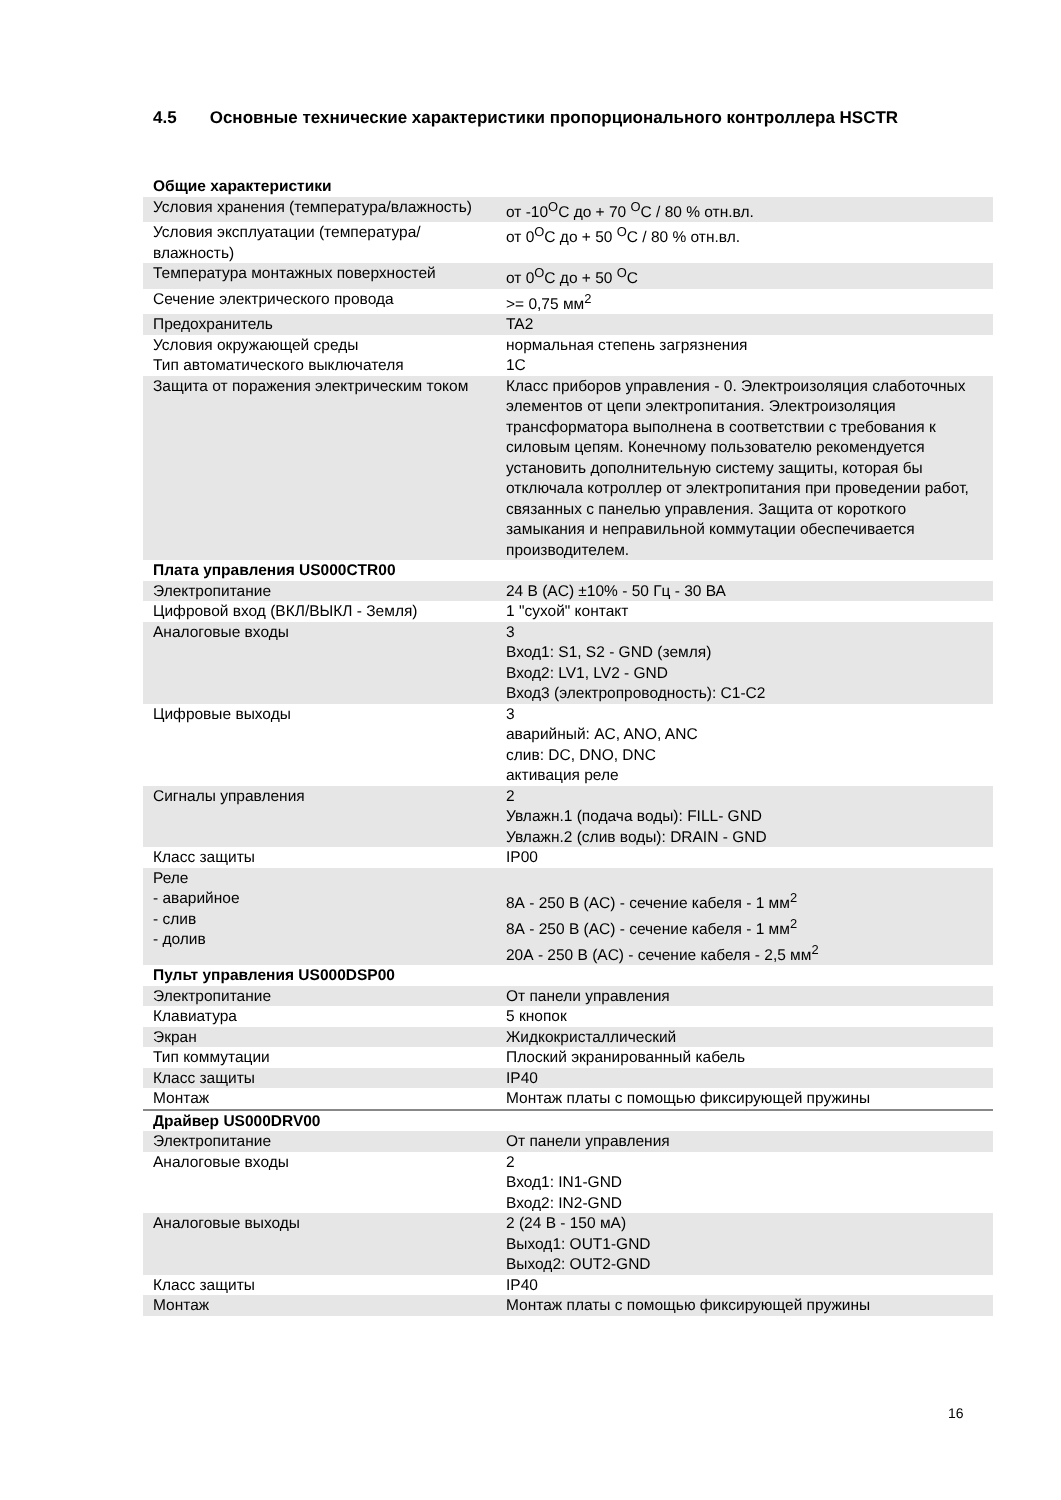4.5 Основные технические характеристики пропорционального контроллера HSCTR
| Общие характеристики | |
| --- | --- |
| Условия хранения (температура/влажность) | от -10<sup>O</sup>C до + 70 <sup>O</sup>C / 80 % отн.вл. |
| Условия эксплуатации (температура/влажность) | от 0<sup>O</sup>C до + 50 <sup>O</sup>C / 80 % отн.вл. |
| Температура монтажных поверхностей | от 0<sup>O</sup>C до + 50 <sup>O</sup>C |
| Сечение электрического провода | >= 0,75 мм<sup>2</sup> |
| Предохранитель | TA2 |
| Условия окружающей среды | нормальная степень загрязнения |
| Тип автоматического выключателя | 1C |
| Защита от поражения электрическим током | Класс приборов управления - 0. Электроизоляция слаботочных элементов от цепи электропитания. Электроизоляция трансформатора выполнена в соответствии с требования к силовым цепям. Конечному пользователю рекомендуется установить дополнительную систему защиты, которая бы отключала котроллер от электропитания при проведении работ, связанных с панелью управления. Защита от короткого замыкания и неправильной коммутации обеспечивается производителем. |
| Плата управления US000CTR00 | |
| Электропитание | 24 В (AC) ±10% - 50 Гц - 30 ВА |
| Цифровой вход (ВКЛ/ВЫКЛ - Земля) | 1 "сухой" контакт |
| Аналоговые входы | 3 Вход1: S1, S2 - GND (земля) Вход2: LV1, LV2 - GND Вход3 (электропроводность): C1-C2 |
| Цифровые выходы | 3 аварийный: AC, ANO, ANC слив: DC, DNO, DNC активация реле |
| Сигналы управления | 2 Увлажн.1 (подача воды): FILL- GND Увлажн.2 (слив воды): DRAIN - GND |
| Класс защиты | IP00 |
| Реле - аварийное - слив - долив | 8А - 250 В (AC) - сечение кабеля - 1 мм<sup>2</sup> 8А - 250 В (AC) - сечение кабеля - 1 мм<sup>2</sup> 20А - 250 В (AC) - сечение кабеля - 2,5 мм<sup>2</sup> |
| Пульт управления US000DSP00 | |
| Электропитание | От панели управления |
| Клавиатура | 5 кнопок |
| Экран | Жидкокристаллический |
| Тип коммутации | Плоский экранированный кабель |
| Класс защиты | IP40 |
| Монтаж | Монтаж платы с помощью фиксирующей пружины |
| Драйвер US000DRV00 | |
| Электропитание | От панели управления |
| Аналоговые входы | 2 Вход1: IN1-GND Вход2: IN2-GND |
| Аналоговые выходы | 2 (24 В - 150 мА) Выход1: OUT1-GND Выход2: OUT2-GND |
| Класс защиты | IP40 |
| Монтаж | Монтаж платы с помощью фиксирующей пружины |
16